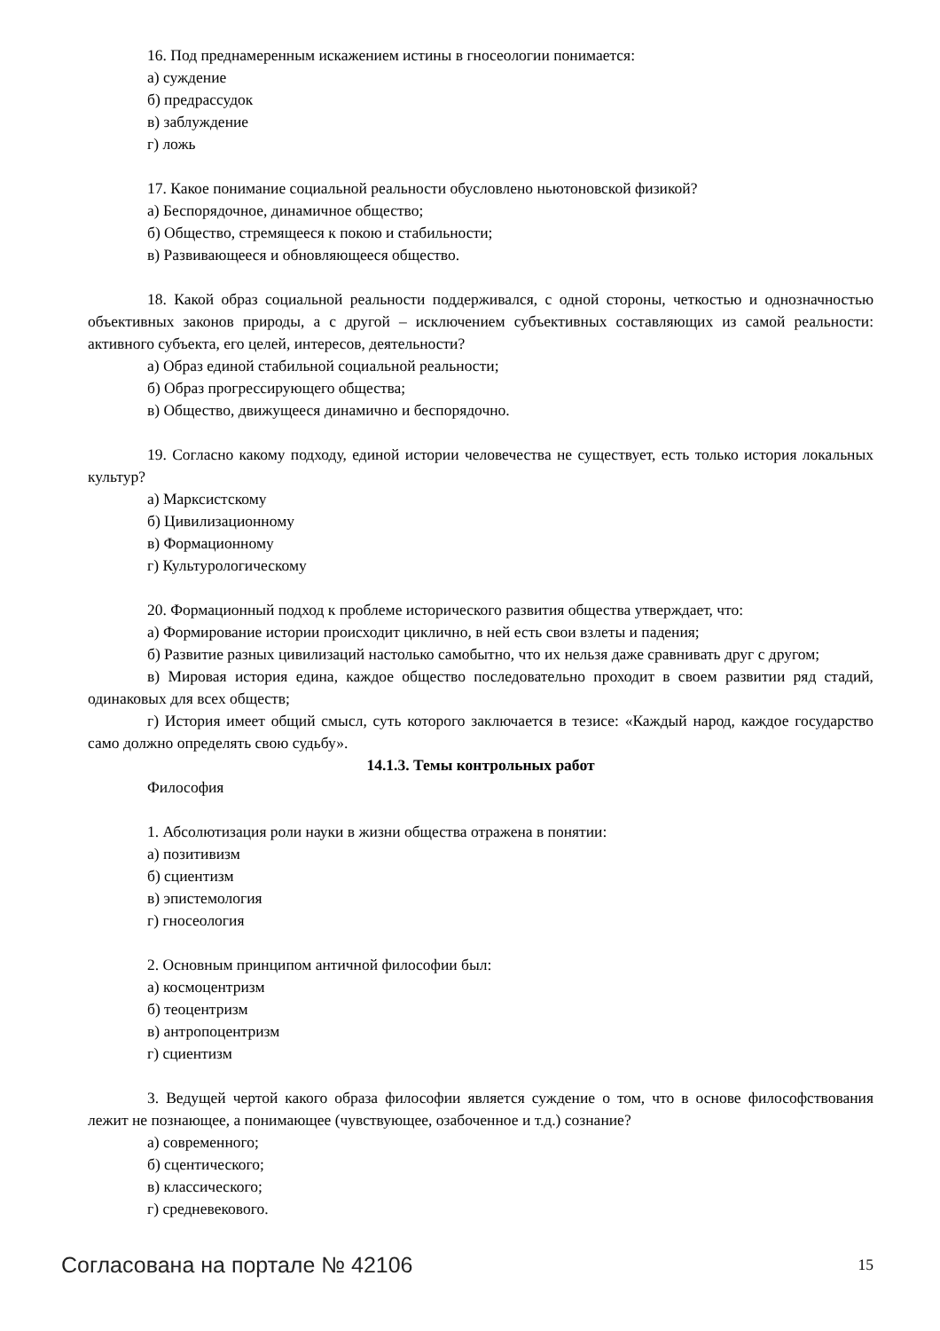16. Под преднамеренным искажением истины в гносеологии понимается:
а) суждение
б) предрассудок
в) заблуждение
г) ложь
17. Какое понимание социальной реальности обусловлено ньютоновской физикой?
а) Беспорядочное, динамичное общество;
б) Общество, стремящееся к покою и стабильности;
в) Развивающееся и обновляющееся общество.
18. Какой образ социальной реальности поддерживался, с одной стороны, четкостью и однозначностью объективных законов природы, а с другой – исключением субъективных составляющих из самой реальности: активного субъекта, его целей, интересов, деятельности?
а) Образ единой стабильной социальной реальности;
б) Образ прогрессирующего общества;
в) Общество, движущееся динамично и беспорядочно.
19. Согласно какому подходу, единой истории человечества не существует, есть только история локальных культур?
а) Марксистскому
б) Цивилизационному
в) Формационному
г) Культурологическому
20. Формационный подход к проблеме исторического развития общества утверждает, что:
а) Формирование истории происходит циклично, в ней есть свои взлеты и падения;
б) Развитие разных цивилизаций настолько самобытно, что их нельзя даже сравнивать друг с другом;
в) Мировая история едина, каждое общество последовательно проходит в своем развитии ряд стадий, одинаковых для всех обществ;
г) История имеет общий смысл, суть которого заключается в тезисе: «Каждый народ, каждое государство само должно определять свою судьбу».
14.1.3. Темы контрольных работ
Философия
1. Абсолютизация роли науки в жизни общества отражена в понятии:
а) позитивизм
б) сциентизм
в) эпистемология
г) гносеология
2. Основным принципом античной философии был:
а) космоцентризм
б) теоцентризм
в) антропоцентризм
г) сциентизм
3. Ведущей чертой какого образа философии является суждение о том, что в основе философствования лежит не познающее, а понимающее (чувствующее, озабоченное и т.д.) сознание?
а) современного;
б) сцентического;
в) классического;
г) средневекового.
Согласована на портале № 42106 15